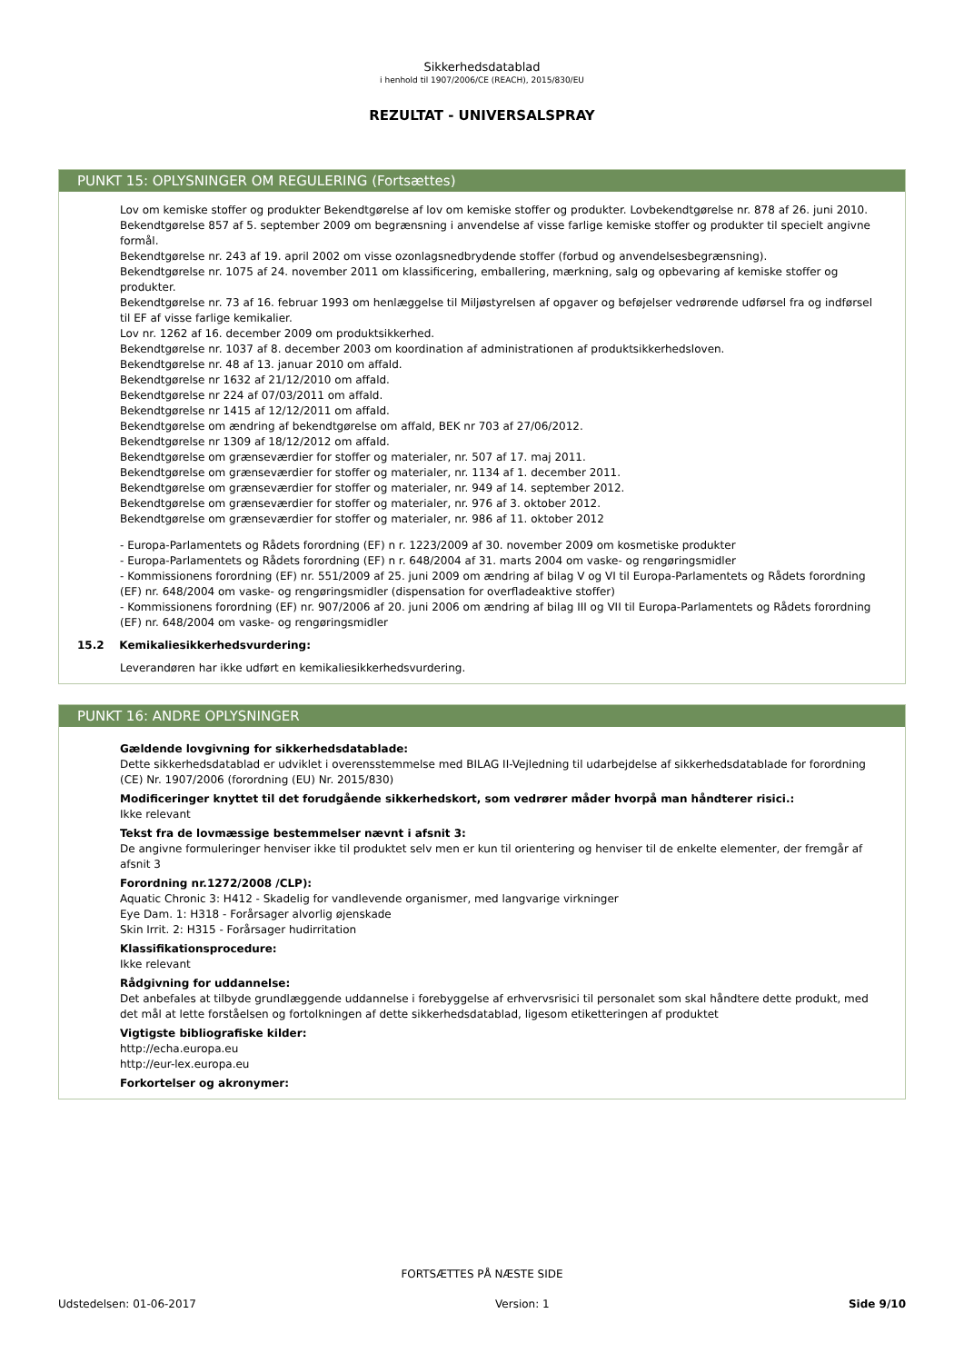Sikkerhedsdatablad
i henhold til 1907/2006/CE (REACH), 2015/830/EU
REZULTAT - UNIVERSALSPRAY
PUNKT 15: OPLYSNINGER OM REGULERING (Fortsættes)
Lov om kemiske stoffer og produkter Bekendtgørelse af lov om kemiske stoffer og produkter. Lovbekendtgørelse nr. 878 af 26. juni 2010.
Bekendtgørelse 857 af 5. september 2009 om begrænsning i anvendelse af visse farlige kemiske stoffer og produkter til specielt angivne formål.
Bekendtgørelse nr. 243 af 19. april 2002 om visse ozonlagsnedbrydende stoffer (forbud og anvendelsesbegrænsning).
Bekendtgørelse nr. 1075 af 24. november 2011 om klassificering, emballering, mærkning, salg og opbevaring af kemiske stoffer og produkter.
Bekendtgørelse nr. 73 af 16. februar 1993 om henlæggelse til Miljøstyrelsen af opgaver og beføjelser vedrørende udførsel fra og indførsel til EF af visse farlige kemikalier.
Lov nr. 1262 af 16. december 2009 om produktsikkerhed.
Bekendtgørelse nr. 1037 af 8. december 2003 om koordination af administrationen af produktsikkerhedsloven.
Bekendtgørelse nr. 48 af 13. januar 2010 om affald.
Bekendtgørelse nr 1632 af 21/12/2010 om affald.
Bekendtgørelse nr 224 af 07/03/2011 om affald.
Bekendtgørelse nr 1415 af 12/12/2011 om affald.
Bekendtgørelse om ændring af bekendtgørelse om affald, BEK nr 703 af 27/06/2012.
Bekendtgørelse nr 1309 af 18/12/2012 om affald.
Bekendtgørelse om grænseværdier for stoffer og materialer, nr. 507 af 17. maj 2011.
Bekendtgørelse om grænseværdier for stoffer og materialer, nr. 1134 af 1. december 2011.
Bekendtgørelse om grænseværdier for stoffer og materialer, nr. 949 af 14. september 2012.
Bekendtgørelse om grænseværdier for stoffer og materialer, nr. 976 af 3. oktober 2012.
Bekendtgørelse om grænseværdier for stoffer og materialer, nr. 986 af 11. oktober 2012
- Europa-Parlamentets og Rådets forordning (EF) n r. 1223/2009 af 30. november 2009 om kosmetiske produkter
- Europa-Parlamentets og Rådets forordning (EF) n r. 648/2004 af 31. marts 2004 om vaske- og rengøringsmidler
- Kommissionens forordning (EF) nr. 551/2009 af 25. juni 2009 om ændring af bilag V og VI til Europa-Parlamentets og Rådets forordning (EF) nr. 648/2004 om vaske- og rengøringsmidler (dispensation for overfladeaktive stoffer)
- Kommissionens forordning (EF) nr. 907/2006 af 20. juni 2006 om ændring af bilag III og VII til Europa-Parlamentets og Rådets forordning (EF) nr. 648/2004 om vaske- og rengøringsmidler
15.2 Kemikaliesikkerhedsvurdering:
Leverandøren har ikke udført en kemikaliesikkerhedsvurdering.
PUNKT 16: ANDRE OPLYSNINGER
Gældende lovgivning for sikkerhedsdatablade:
Dette sikkerhedsdatablad er udviklet i overensstemmelse med BILAG II-Vejledning til udarbejdelse af sikkerhedsdatablade for forordning (CE) Nr. 1907/2006 (forordning (EU) Nr. 2015/830)
Modificeringer knyttet til det forudgående sikkerhedskort, som vedrører måder hvorpå man håndterer risici.:
Ikke relevant
Tekst fra de lovmæssige bestemmelser nævnt i afsnit 3:
De angivne formuleringer henviser ikke til produktet selv men er kun til orientering og henviser til de enkelte elementer, der fremgår af afsnit 3
Forordning nr.1272/2008 /CLP):
Aquatic Chronic 3: H412 - Skadelig for vandlevende organismer, med langvarige virkninger
Eye Dam. 1: H318 - Forårsager alvorlig øjenskade
Skin Irrit. 2: H315 - Forårsager hudirritation
Klassifikationsprocedure:
Ikke relevant
Rådgivning for uddannelse:
Det anbefales at tilbyde grundlæggende uddannelse i forebyggelse af erhvervsrisici til personalet som skal håndtere dette produkt, med det mål at lette forståelsen og fortolkningen af dette sikkerhedsdatablad, ligesom etiketteringen af produktet
Vigtigste bibliografiske kilder:
http://echa.europa.eu
http://eur-lex.europa.eu
Forkortelser og akronymer:
FORTSÆTTES PÅ NÆSTE SIDE
Udstedelsen: 01-06-2017 Version: 1 Side 9/10